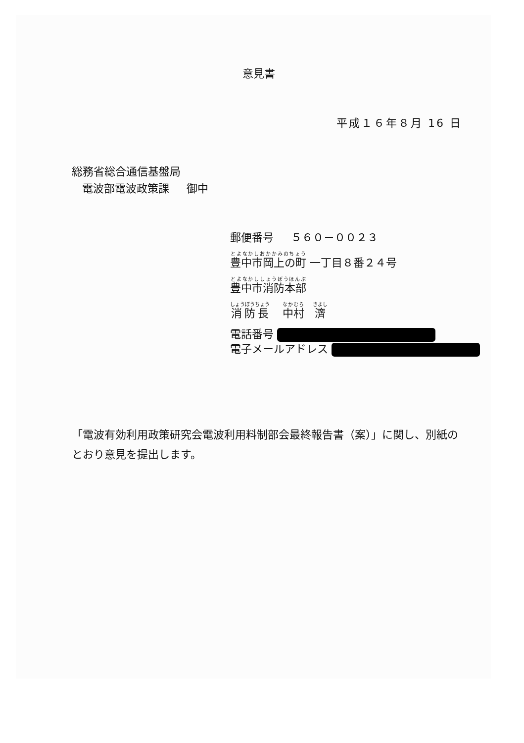意見書
平成１６年８月 16 日
総務省総合通信基盤局
電波部電波政策課 御中
郵便番号 ５６０－００２３
豊中市岡上の町 一丁目８番２４号
豊中市消防本部
消防長 中村 濟
電話番号
電子メールアドレス
「電波有効利用政策研究会電波利用料制部会最終報告書（案）」に関し、別紙のとおり意見を提出します。